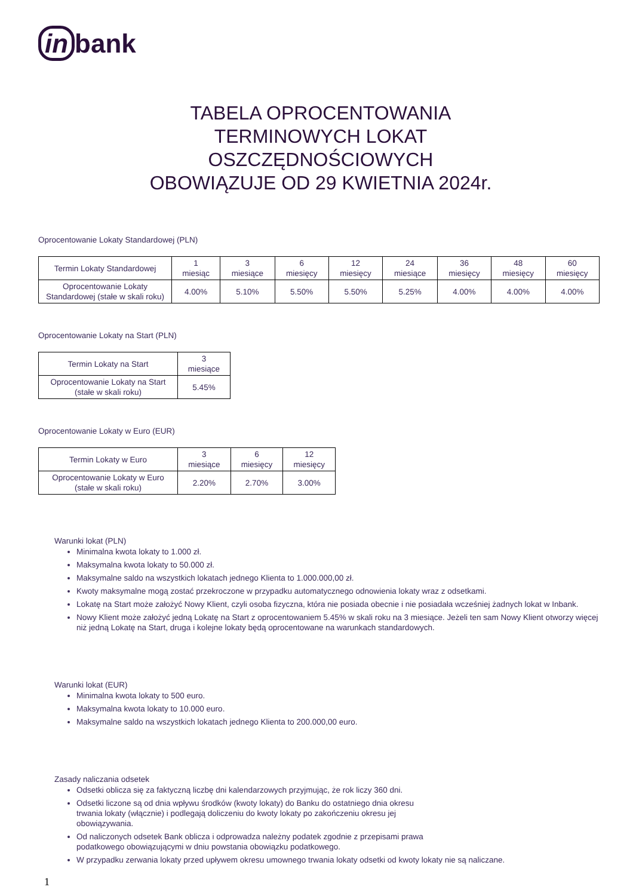in bank
TABELA OPROCENTOWANIA
TERMINOWYCH LOKAT
OSZCZĘDNOŚCIOWYCH
OBOWIĄZUJE OD 29 KWIETNIA 2024r.
Oprocentowanie Lokaty Standardowej (PLN)
| Termin Lokaty Standardowej | 1 miesiąc | 3 miesiące | 6 miesięcy | 12 miesięcy | 24 miesiące | 36 miesięcy | 48 miesięcy | 60 miesięcy |
| Oprocentowanie Lokaty Standardowej (stałe w skali roku) | 4.00% | 5.10% | 5.50% | 5.50% | 5.25% | 4.00% | 4.00% | 4.00% |
Oprocentowanie Lokaty na Start (PLN)
| Termin Lokaty na Start | 3 miesiące |
| Oprocentowanie Lokaty na Start (stałe w skali roku) | 5.45% |
Oprocentowanie Lokaty w Euro (EUR)
| Termin Lokaty w Euro | 3 miesiące | 6 miesięcy | 12 miesięcy |
| Oprocentowanie Lokaty w Euro (stałe w skali roku) | 2.20% | 2.70% | 3.00% |
Warunki lokat (PLN)
Minimalna kwota lokaty to 1.000 zł.
Maksymalna kwota lokaty to 50.000 zł.
Maksymalne saldo na wszystkich lokatach jednego Klienta to 1.000.000,00 zł.
Kwoty maksymalne mogą zostać przekroczone w przypadku automatycznego odnowienia lokaty wraz z odsetkami.
Lokatę na Start może założyć Nowy Klient, czyli osoba fizyczna, która nie posiada obecnie i nie posiadała wcześniej żadnych lokat w Inbank.
Nowy Klient może założyć jedną Lokatę na Start z oprocentowaniem 5.45% w skali roku na 3 miesiące. Jeżeli ten sam Nowy Klient otworzy więcej niż jedną Lokatę na Start, druga i kolejne lokaty będą oprocentowane na warunkach standardowych.
Warunki lokat (EUR)
Minimalna kwota lokaty to 500 euro.
Maksymalna kwota lokaty to 10.000 euro.
Maksymalne saldo na wszystkich lokatach jednego Klienta to 200.000,00 euro.
Zasady naliczania odsetek
Odsetki oblicza się za faktyczną liczbę dni kalendarzowych przyjmując, że rok liczy 360 dni.
Odsetki liczone są od dnia wpływu środków (kwoty lokaty) do Banku do ostatniego dnia okresu
trwania lokaty (włącznie) i podlegają doliczeniu do kwoty lokaty po zakończeniu okresu jej
obowiązywania.
Od naliczonych odsetek Bank oblicza i odprowadza należny podatek zgodnie z przepisami prawa
podatkowego obowiązującymi w dniu powstania obowiązku podatkowego.
W przypadku zerwania lokaty przed upływem okresu umownego trwania lokaty odsetki od kwoty lokaty nie są naliczane.
1